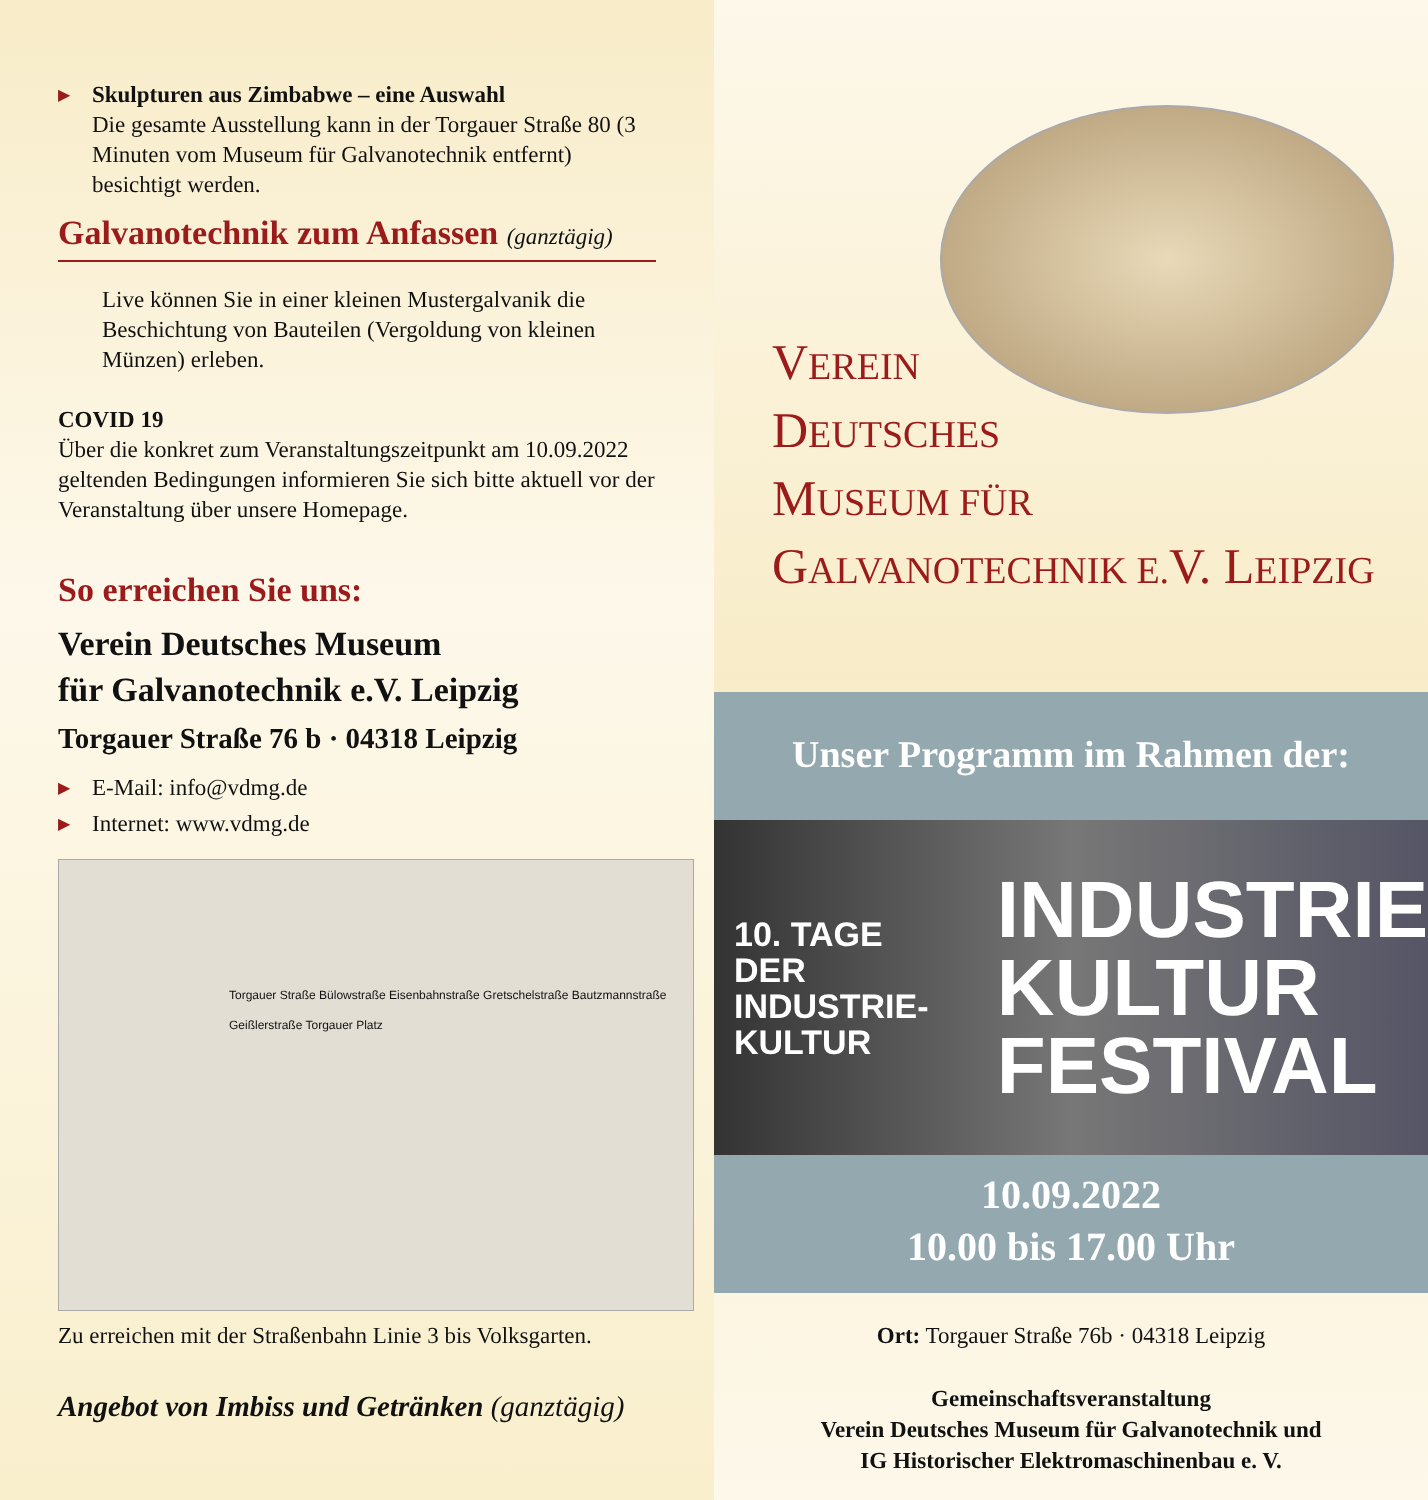▶
Skulpturen aus Zimbabwe – eine Auswahl
Die gesamte Ausstellung kann in der Torgauer Straße 80 (3 Minuten vom Museum für Galvanotechnik entfernt) besichtigt werden.
Galvanotechnik zum Anfassen (ganztägig)
Live können Sie in einer kleinen Mustergalvanik die Beschichtung von Bauteilen (Vergoldung von kleinen Münzen) erleben.
COVID 19
Über die konkret zum Veranstaltungszeitpunkt am 10.09.2022 geltenden Bedingungen informieren Sie sich bitte aktuell vor der Veranstaltung über unsere Homepage.
So erreichen Sie uns:
Verein Deutsches Museum
für Galvanotechnik e.V. Leipzig
Torgauer Straße 76 b · 04318 Leipzig
▶
E-Mail: info@vdmg.de
▶
Internet: www.vdmg.de
Torgauer Straße Bülowstraße Eisenbahnstraße Gretschelstraße Bautzmannstraße Geißlerstraße Torgauer Platz
Zu erreichen mit der Straßenbahn Linie 3 bis Volksgarten.
Angebot von Imbiss und Getränken (ganztägig)
VEREIN
DEUTSCHES
MUSEUM FÜR
GALVANOTECHNIK E.V. LEIPZIG
Unser Programm im Rahmen der:
10. TAGE DER
INDUSTRIE-
KULTUR
INDUSTRIE
KULTUR
FESTIVAL
10.09.2022
10.00 bis 17.00 Uhr
Ort: Torgauer Straße 76b · 04318 Leipzig
Gemeinschaftsveranstaltung
Verein Deutsches Museum für Galvanotechnik und
IG Historischer Elektromaschinenbau e. V.